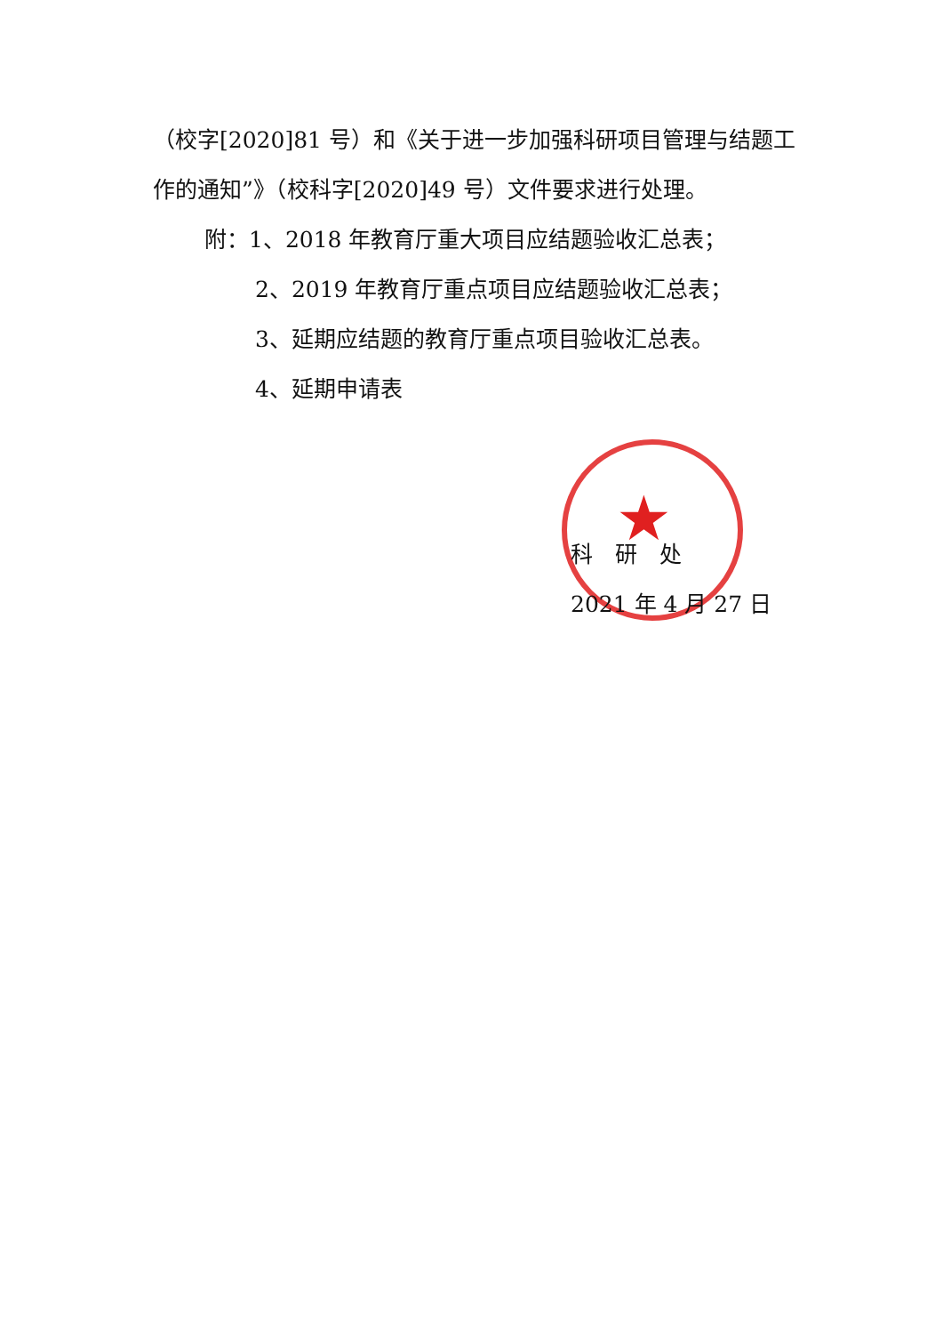★
（校字[2020]81 号）和《关于进一步加强科研项目管理与结题工作的通知”》（校科字[2020]49 号）文件要求进行处理。
附：1、2018 年教育厅重大项目应结题验收汇总表；
2、2019 年教育厅重点项目应结题验收汇总表；
3、延期应结题的教育厅重点项目验收汇总表。
4、延期申请表
科　研　处
2021 年 4 月 27 日